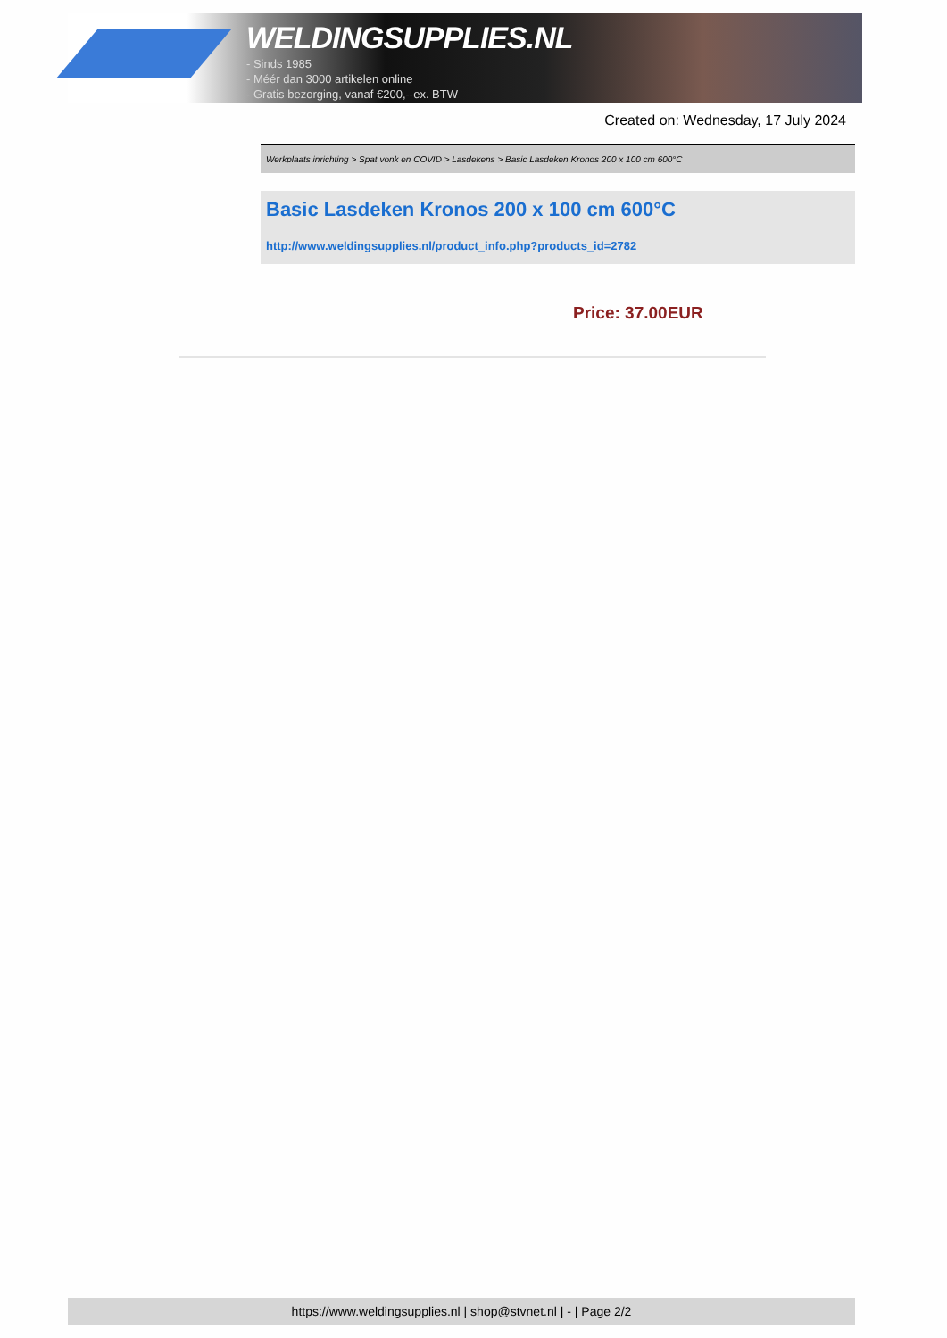WELDINGSUPPLIES.NL
- Sinds 1985
- Méér dan 3000 artikelen online
- Gratis bezorging, vanaf €200,--ex. BTW
Created on: Wednesday, 17 July 2024
Werkplaats inrichting > Spat,vonk en COVID > Lasdekens > Basic Lasdeken Kronos 200 x 100 cm 600°C
Basic Lasdeken Kronos 200 x 100 cm 600°C
http://www.weldingsupplies.nl/product_info.php?products_id=2782
Price: 37.00EUR
https://www.weldingsupplies.nl | shop@stvnet.nl | - | Page 2/2